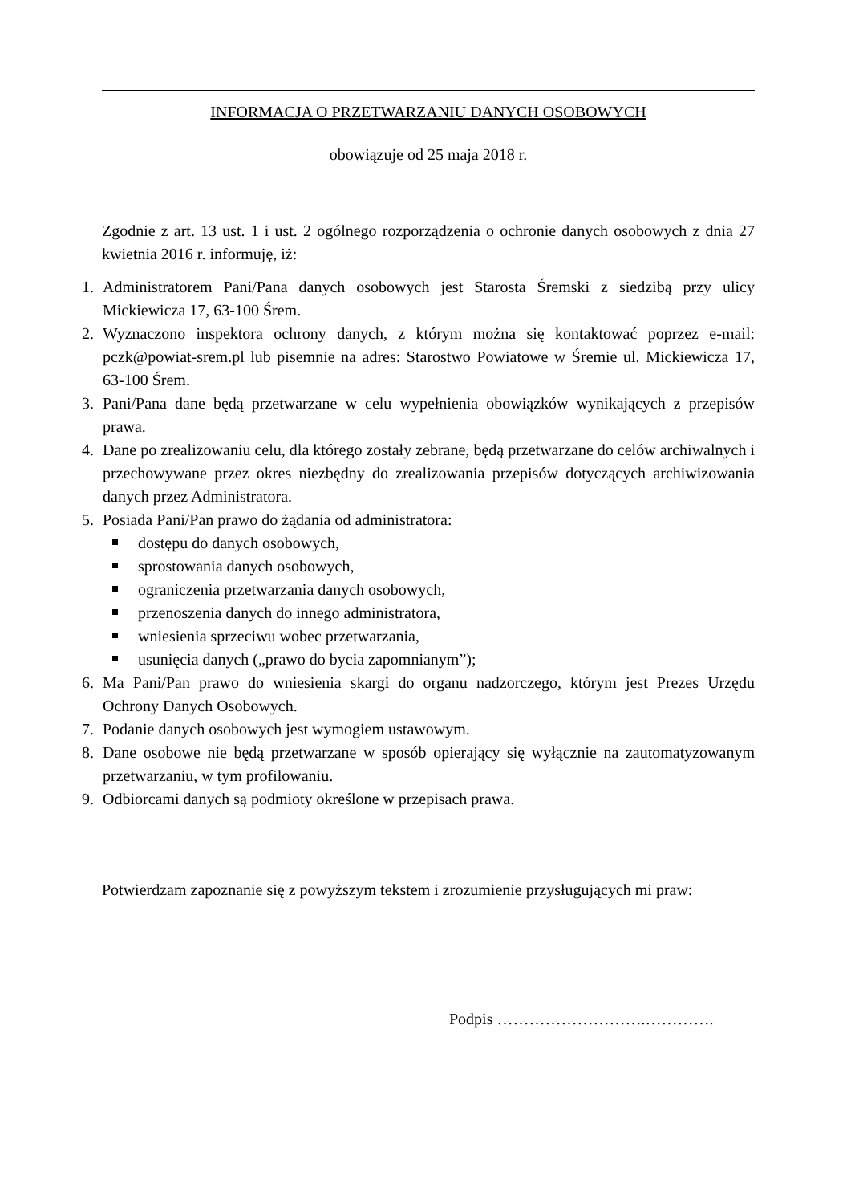INFORMACJA O PRZETWARZANIU DANYCH OSOBOWYCH
obowiązuje od 25 maja 2018 r.
Zgodnie z art. 13 ust. 1 i ust. 2 ogólnego rozporządzenia o ochronie danych osobowych z dnia 27 kwietnia 2016 r. informuję, iż:
1. Administratorem Pani/Pana danych osobowych jest Starosta Śremski z siedzibą przy ulicy Mickiewicza 17, 63-100 Śrem.
2. Wyznaczono inspektora ochrony danych, z którym można się kontaktować poprzez e-mail: pczk@powiat-srem.pl lub pisemnie na adres: Starostwo Powiatowe w Śremie ul. Mickiewicza 17, 63-100 Śrem.
3. Pani/Pana dane będą przetwarzane w celu wypełnienia obowiązków wynikających z przepisów prawa.
4. Dane po zrealizowaniu celu, dla którego zostały zebrane, będą przetwarzane do celów archiwalnych i przechowywane przez okres niezbędny do zrealizowania przepisów dotyczących archiwizowania danych przez Administratora.
5. Posiada Pani/Pan prawo do żądania od administratora:
dostępu do danych osobowych,
sprostowania danych osobowych,
ograniczenia przetwarzania danych osobowych,
przenoszenia danych do innego administratora,
wniesienia sprzeciwu wobec przetwarzania,
usunięcia danych („prawo do bycia zapomnianym”);
6. Ma Pani/Pan prawo do wniesienia skargi do organu nadzorczego, którym jest Prezes Urzędu Ochrony Danych Osobowych.
7. Podanie danych osobowych jest wymogiem ustawowym.
8. Dane osobowe nie będą przetwarzane w sposób opierający się wyłącznie na zautomatyzowanym przetwarzaniu, w tym profilowaniu.
9. Odbiorcami danych są podmioty określone w przepisach prawa.
Potwierdzam zapoznanie się z powyższym tekstem i zrozumienie przysługujących mi praw:
Podpis ……………………….………….